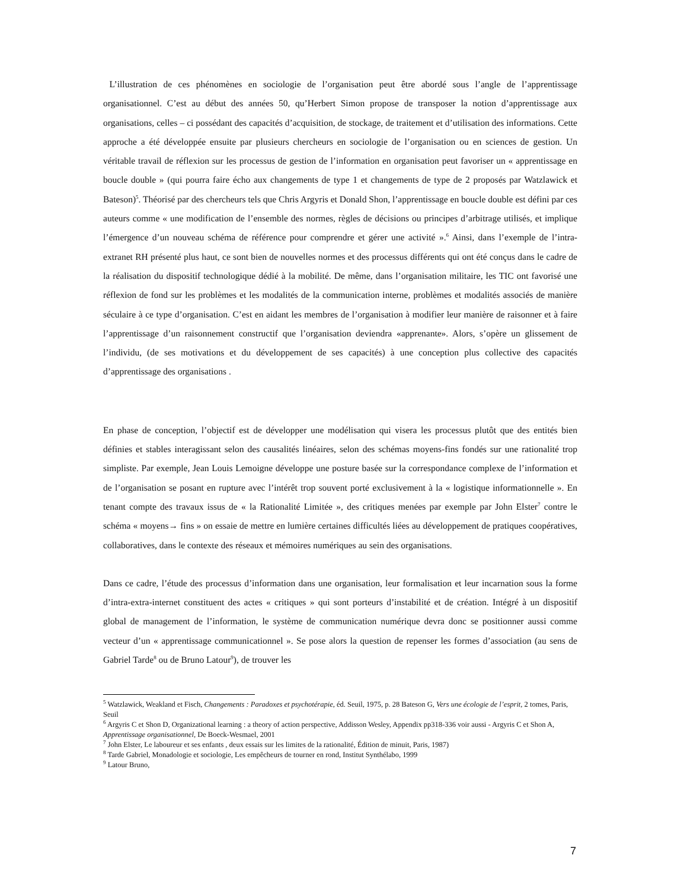L’illustration de ces phénomènes en sociologie de l’organisation peut être abordé sous l’angle de l’apprentissage organisationnel. C’est au début des années 50, qu’Herbert Simon propose de transposer la notion d’apprentissage aux organisations, celles – ci possédant des capacités d’acquisition, de stockage, de traitement et d’utilisation des informations. Cette approche a été développée ensuite par plusieurs chercheurs en sociologie de l’organisation ou en sciences de gestion. Un véritable travail de réflexion sur les processus de gestion de l’information en organisation peut favoriser un « apprentissage en boucle double » (qui pourra faire écho aux changements de type 1 et changements de type de 2 proposés par Watzlawick et Bateson)<sup>5</sup>. Théorisé par des chercheurs tels que Chris Argyris et Donald Shon, l’apprentissage en boucle double est défini par ces auteurs comme « une modification de l’ensemble des normes, règles de décisions ou principes d’arbitrage utilisés, et implique l’émergence d’un nouveau schéma de référence pour comprendre et gérer une activité ».<sup>6</sup> Ainsi, dans l’exemple de l’intra-extranet RH présenté plus haut, ce sont bien de nouvelles normes et des processus différents qui ont été conçus dans le cadre de la réalisation du dispositif technologique dédié à la mobilité. De même, dans l’organisation militaire, les TIC ont favorisé une réflexion de fond sur les problèmes et les modalités de la communication interne, problèmes et modalités associés de manière séculaire à ce type d’organisation. C’est en aidant les membres de l’organisation à modifier leur manière de raisonner et à faire l’apprentissage d’un raisonnement constructif que l’organisation deviendra «apprenante». Alors, s’opère un glissement de l’individu, (de ses motivations et du développement de ses capacités) à une conception plus collective des capacités d’apprentissage des organisations .
En phase de conception, l’objectif est de développer une modélisation qui visera les processus plutôt que des entités bien définies et stables interagissant selon des causalités linéaires, selon des schémas moyens-fins fondés sur une rationalité trop simpliste. Par exemple, Jean Louis Lemoigne développe une posture basée sur la correspondance complexe de l’information et de l’organisation se posant en rupture avec l’intérêt trop souvent porté exclusivement à la « logistique informationnelle ». En tenant compte des travaux issus de « la Rationalité Limitée », des critiques menées par exemple par John Elster<sup>7</sup> contre le schéma « moyens→ fins » on essaie de mettre en lumière certaines difficultés liées au développement de pratiques coopératives, collaboratives, dans le contexte des réseaux et mémoires numériques au sein des organisations.
Dans ce cadre, l’étude des processus d’information dans une organisation, leur formalisation et leur incarnation sous la forme d’intra-extra-internet constituent des actes « critiques » qui sont porteurs d’instabilité et de création. Intégré à un dispositif global de management de l’information, le système de communication numérique devra donc se positionner aussi comme vecteur d’un « apprentissage communicationnel ». Se pose alors la question de repenser les formes d’association (au sens de Gabriel Tarde<sup>8</sup> ou de Bruno Latour<sup>9</sup>), de trouver les
<sup>5</sup> Watzlawick, Weakland et Fisch, Changements : Paradoxes et psychotérapie, éd. Seuil, 1975, p. 28 Bateson G, Vers une écologie de l’esprit, 2 tomes, Paris, Seuil
<sup>6</sup> Argyris C et Shon D, Organizational learning : a theory of action perspective, Addisson Wesley, Appendix pp318-336 voir aussi - Argyris C et Shon A, Apprentissage organisationnel, De Boeck-Wesmael, 2001
<sup>7</sup> John Elster, Le laboureur et ses enfants , deux essais sur les limites de la rationalité, Édition de minuit, Paris, 1987)
<sup>8</sup> Tarde Gabriel, Monadologie et sociologie, Les empêcheurs de tourner en rond, Institut Synthélabo, 1999
<sup>9</sup> Latour Bruno,
7